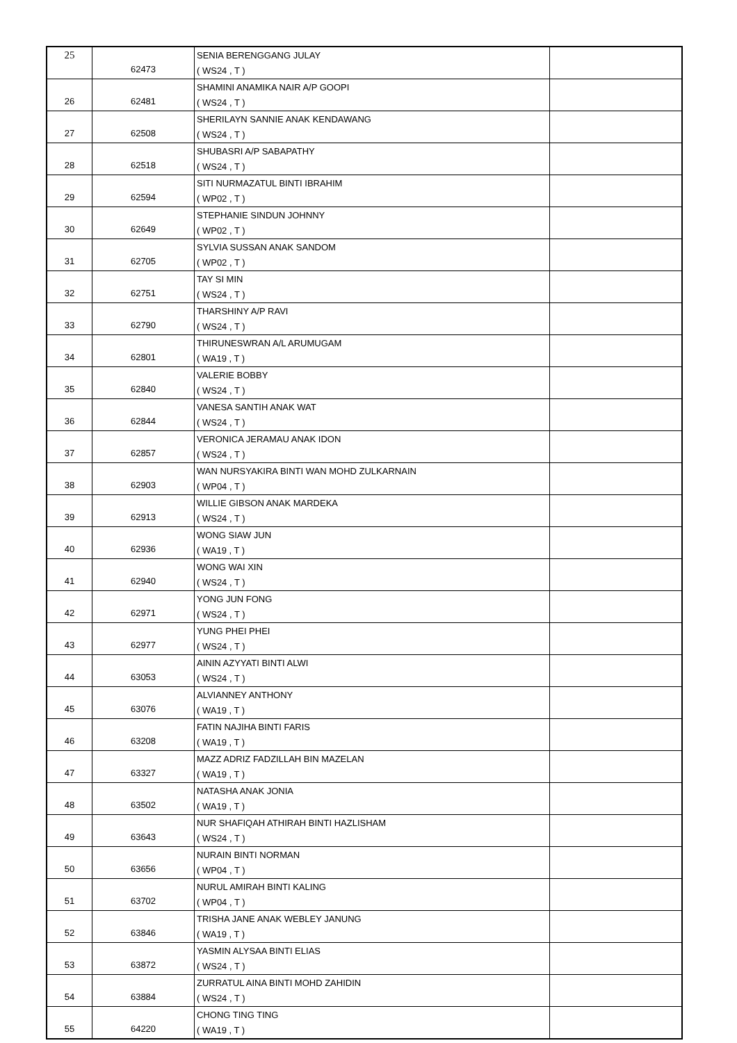| 25 | 62473 | SENIA BERENGGANG JULAY ( WS24 , T ) | |
| 26 | 62481 | SHAMINI ANAMIKA NAIR A/P GOOPI ( WS24 , T ) | |
| 27 | 62508 | SHERILAYN SANNIE ANAK KENDAWANG ( WS24 , T ) | |
| 28 | 62518 | SHUBASRI A/P SABAPATHY ( WS24 , T ) | |
| 29 | 62594 | SITI NURMAZATUL BINTI IBRAHIM ( WP02 , T ) | |
| 30 | 62649 | STEPHANIE SINDUN JOHNNY ( WP02 , T ) | |
| 31 | 62705 | SYLVIA SUSSAN ANAK SANDOM ( WP02 , T ) | |
| 32 | 62751 | TAY SI MIN ( WS24 , T ) | |
| 33 | 62790 | THARSHINY A/P RAVI ( WS24 , T ) | |
| 34 | 62801 | THIRUNESWRAN A/L ARUMUGAM ( WA19 , T ) | |
| 35 | 62840 | VALERIE BOBBY ( WS24 , T ) | |
| 36 | 62844 | VANESA SANTIH ANAK WAT ( WS24 , T ) | |
| 37 | 62857 | VERONICA JERAMAU ANAK IDON ( WS24 , T ) | |
| 38 | 62903 | WAN NURSYAKIRA BINTI WAN MOHD ZULKARNAIN ( WP04 , T ) | |
| 39 | 62913 | WILLIE GIBSON ANAK MARDEKA ( WS24 , T ) | |
| 40 | 62936 | WONG SIAW JUN ( WA19 , T ) | |
| 41 | 62940 | WONG WAI XIN ( WS24 , T ) | |
| 42 | 62971 | YONG JUN FONG ( WS24 , T ) | |
| 43 | 62977 | YUNG PHEI PHEI ( WS24 , T ) | |
| 44 | 63053 | AININ AZYYATI BINTI ALWI ( WS24 , T ) | |
| 45 | 63076 | ALVIANNEY ANTHONY ( WA19 , T ) | |
| 46 | 63208 | FATIN NAJIHA BINTI FARIS ( WA19 , T ) | |
| 47 | 63327 | MAZZ ADRIZ FADZILLAH BIN MAZELAN ( WA19 , T ) | |
| 48 | 63502 | NATASHA ANAK JONIA ( WA19 , T ) | |
| 49 | 63643 | NUR SHAFIQAH ATHIRAH BINTI HAZLISHAM ( WS24 , T ) | |
| 50 | 63656 | NURAIN BINTI NORMAN ( WP04 , T ) | |
| 51 | 63702 | NURUL AMIRAH BINTI KALING ( WP04 , T ) | |
| 52 | 63846 | TRISHA JANE ANAK WEBLEY JANUNG ( WA19 , T ) | |
| 53 | 63872 | YASMIN ALYSAA BINTI ELIAS ( WS24 , T ) | |
| 54 | 63884 | ZURRATUL AINA BINTI MOHD ZAHIDIN ( WS24 , T ) | |
| 55 | 64220 | CHONG TING TING ( WA19 , T ) | |